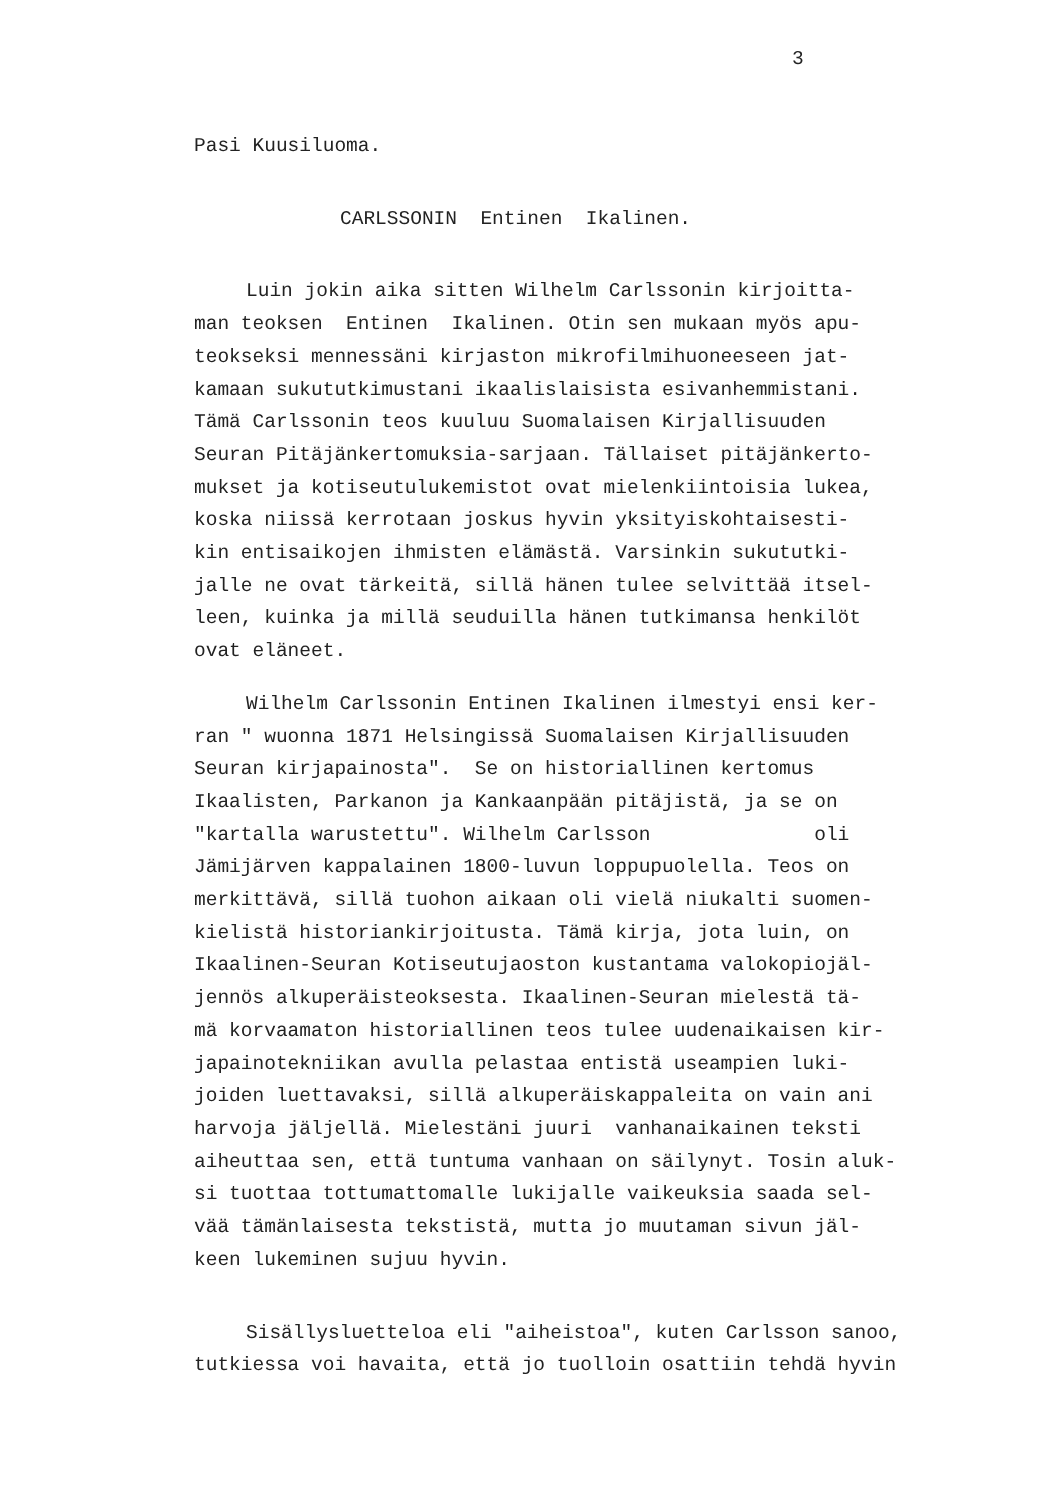3
Pasi Kuusiluoma.
CARLSSONIN Entinen Ikalinen.
Luin jokin aika sitten Wilhelm Carlssonin kirjoitta-
man teoksen Entinen Ikalinen. Otin sen mukaan myös apu-
teokseksi mennessäni kirjaston mikrofilmihuoneeseen jat-
kamaan sukututkimustani ikaalislaisista esivanhemmistani.
Tämä Carlssonin teos kuuluu Suomalaisen Kirjallisuuden
Seuran Pitäjänkertomuksia-sarjaan. Tällaiset pitäjänkerto-
mukset ja kotiseutulukemistot ovat mielenkiintoisia lukea,
koska niissä kerrotaan joskus hyvin yksityiskohtaisesti-
kin entisaikojen ihmisten elämästä. Varsinkin sukututki-
jalle ne ovat tärkeitä, sillä hänen tulee selvittää itsel-
leen, kuinka ja millä seuduilla hänen tutkimansa henkilöt
ovat eläneet.
Wilhelm Carlssonin Entinen Ikalinen ilmestyi ensi ker-
ran " wuonna 1871 Helsingissä Suomalaisen Kirjallisuuden
Seuran kirjapainosta". Se on historiallinen kertomus
Ikaalisten, Parkanon ja Kankaanpään pitäjistä, ja se on
"kartalla warustettu". Wilhelm Carlsson oli
Jämijärven kappalainen 1800-luvun loppupuolella. Teos on
merkittävä, sillä tuohon aikaan oli vielä niukalti suomen-
kielistä historiankirjoitusta. Tämä kirja, jota luin, on
Ikaalinen-Seuran Kotiseutujaoston kustantama valokopiojäl-
jennös alkuperäisteoksesta. Ikaalinen-Seuran mielestä tä-
mä korvaamaton historiallinen teos tulee uudenaikaisen kir-
japainotekniikan avulla pelastaa entistä useampien luki-
joiden luettavaksi, sillä alkuperäiskappaleita on vain ani
harvoja jäljellä. Mielestäni juuri vanhanaikainen teksti
aiheuttaa sen, että tuntuma vanhaan on säilynyt. Tosin aluk-
si tuottaa tottumattomalle lukijalle vaikeuksia saada sel-
vää tämänlaisesta tekstistä, mutta jo muutaman sivun jäl-
keen lukeminen sujuu hyvin.
Sisällysluetteloa eli "aiheistoa", kuten Carlsson sanoo,
tutkiessa voi havaita, että jo tuolloin osattiin tehdä hyvin